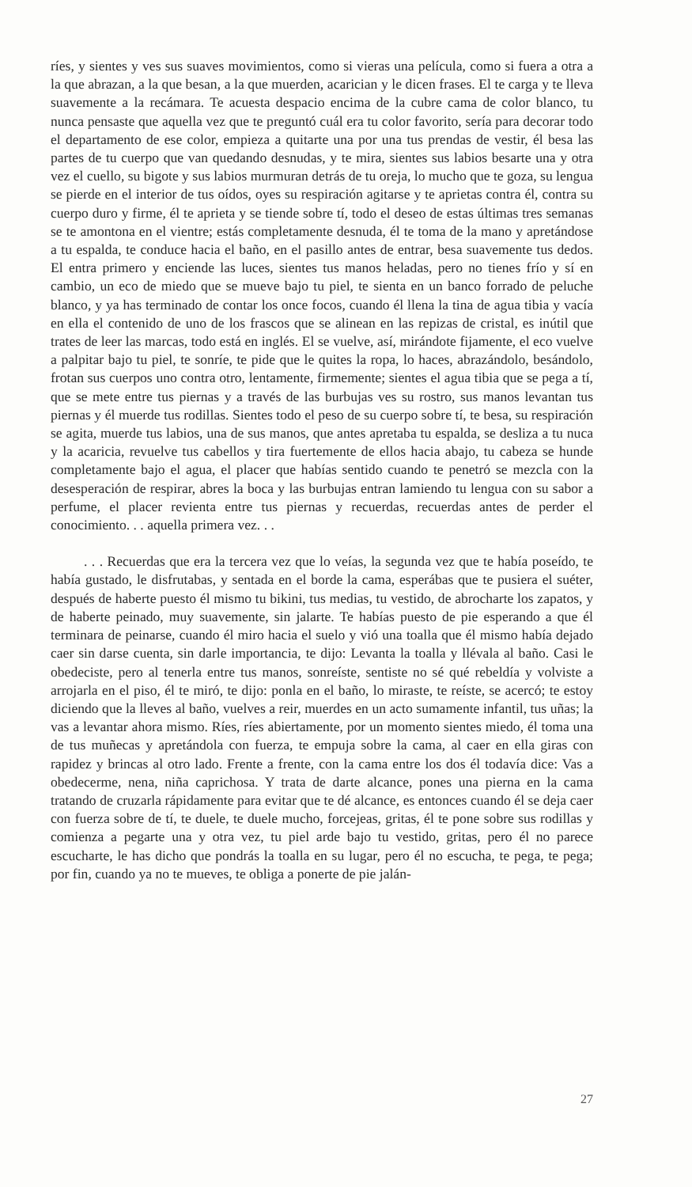ríes, y sientes y ves sus suaves movimientos, como si vieras una película, como si fuera a otra a la que abrazan, a la que besan, a la que muerden, acarician y le dicen frases. El te carga y te lleva suavemente a la recámara. Te acuesta despacio encima de la cubre cama de color blanco, tu nunca pensaste que aquella vez que te preguntó cuál era tu color favorito, sería para decorar todo el departamento de ese color, empieza a quitarte una por una tus prendas de vestir, él besa las partes de tu cuerpo que van quedando desnudas, y te mira, sientes sus labios besarte una y otra vez el cuello, su bigote y sus labios murmuran detrás de tu oreja, lo mucho que te goza, su lengua se pierde en el interior de tus oídos, oyes su respiración agitarse y te aprietas contra él, contra su cuerpo duro y firme, él te aprieta y se tiende sobre tí, todo el deseo de estas últimas tres semanas se te amontona en el vientre; estás completamente desnuda, él te toma de la mano y apretándose a tu espalda, te conduce hacia el baño, en el pasillo antes de entrar, besa suavemente tus dedos. El entra primero y enciende las luces, sientes tus manos heladas, pero no tienes frío y sí en cambio, un eco de miedo que se mueve bajo tu piel, te sienta en un banco forrado de peluche blanco, y ya has terminado de contar los once focos, cuando él llena la tina de agua tibia y vacía en ella el contenido de uno de los frascos que se alinean en las repizas de cristal, es inútil que trates de leer las marcas, todo está en inglés. El se vuelve, así, mirándote fijamente, el eco vuelve a palpitar bajo tu piel, te sonríe, te pide que le quites la ropa, lo haces, abrazándolo, besándolo, frotan sus cuerpos uno contra otro, lentamente, firmemente; sientes el agua tibia que se pega a tí, que se mete entre tus piernas y a través de las burbujas ves su rostro, sus manos levantan tus piernas y él muerde tus rodillas. Sientes todo el peso de su cuerpo sobre tí, te besa, su respiración se agita, muerde tus labios, una de sus manos, que antes apretaba tu espalda, se desliza a tu nuca y la acaricia, revuelve tus cabellos y tira fuertemente de ellos hacia abajo, tu cabeza se hunde completamente bajo el agua, el placer que habías sentido cuando te penetró se mezcla con la desesperación de respirar, abres la boca y las burbujas entran lamiendo tu lengua con su sabor a perfume, el placer revienta entre tus piernas y recuerdas, recuerdas antes de perder el conocimiento. . . aquella primera vez. . .
. . . Recuerdas que era la tercera vez que lo veías, la segunda vez que te había poseído, te había gustado, le disfrutabas, y sentada en el borde la cama, esperábas que te pusiera el suéter, después de haberte puesto él mismo tu bikini, tus medias, tu vestido, de abrocharte los zapatos, y de haberte peinado, muy suavemente, sin jalarte. Te habías puesto de pie esperando a que él terminara de peinarse, cuando él miro hacia el suelo y vió una toalla que él mismo había dejado caer sin darse cuenta, sin darle importancia, te dijo: Levanta la toalla y llévala al baño. Casi le obedeciste, pero al tenerla entre tus manos, sonreíste, sentiste no sé qué rebeldía y volviste a arrojarla en el piso, él te miró, te dijo: ponla en el baño, lo miraste, te reíste, se acercó; te estoy diciendo que la lleves al baño, vuelves a reir, muerdes en un acto sumamente infantil, tus uñas; la vas a levantar ahora mismo. Ríes, ríes abiertamente, por un momento sientes miedo, él toma una de tus muñecas y apretándola con fuerza, te empuja sobre la cama, al caer en ella giras con rapidez y brincas al otro lado. Frente a frente, con la cama entre los dos él todavía dice: Vas a obedecerme, nena, niña caprichosa. Y trata de darte alcance, pones una pierna en la cama tratando de cruzarla rápidamente para evitar que te dé alcance, es entonces cuando él se deja caer con fuerza sobre de tí, te duele, te duele mucho, forcejeas, gritas, él te pone sobre sus rodillas y comienza a pegarte una y otra vez, tu piel arde bajo tu vestido, gritas, pero él no parece escucharte, le has dicho que pondrás la toalla en su lugar, pero él no escucha, te pega, te pega; por fin, cuando ya no te mueves, te obliga a ponerte de pie jalán-
27